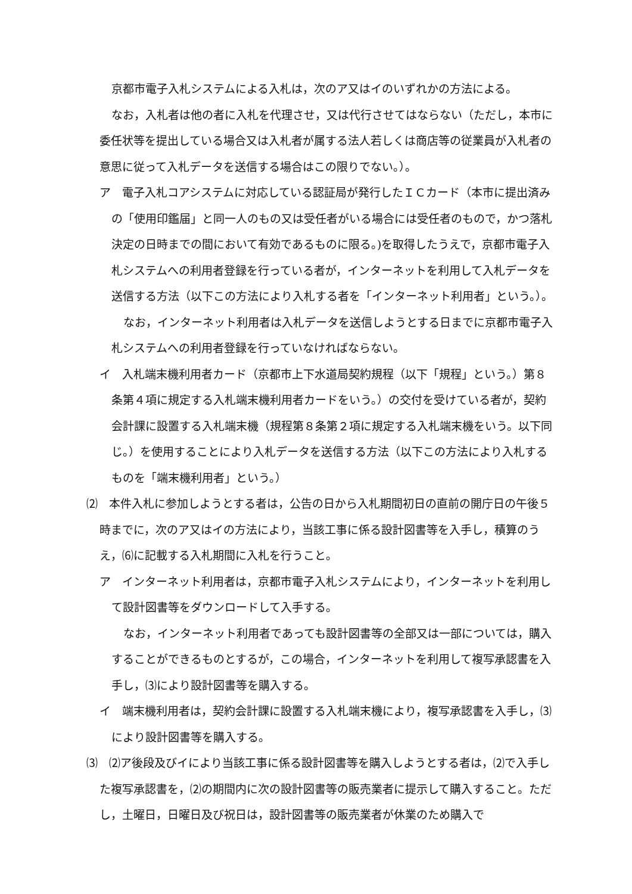京都市電子入札システムによる入札は，次のア又はイのいずれかの方法による。
なお，入札者は他の者に入札を代理させ，又は代行させてはならない（ただし，本市に委任状等を提出している場合又は入札者が属する法人若しくは商店等の従業員が入札者の意思に従って入札データを送信する場合はこの限りでない。）。
ア　電子入札コアシステムに対応している認証局が発行したＩＣカード（本市に提出済みの「使用印鑑届」と同一人のもの又は受任者がいる場合には受任者のもので，かつ落札決定の日時までの間において有効であるものに限る。)を取得したうえで，京都市電子入札システムへの利用者登録を行っている者が，インターネットを利用して入札データを送信する方法（以下この方法により入札する者を「インターネット利用者」という。）。
なお，インターネット利用者は入札データを送信しようとする日までに京都市電子入札システムへの利用者登録を行っていなければならない。
イ　入札端末機利用者カード（京都市上下水道局契約規程（以下「規程」という。）第８条第４項に規定する入札端末機利用者カードをいう。）の交付を受けている者が，契約会計課に設置する入札端末機（規程第８条第２項に規定する入札端末機をいう。以下同じ。）を使用することにより入札データを送信する方法（以下この方法により入札するものを「端末機利用者」という。）
⑵　本件入札に参加しようとする者は，公告の日から入札期間初日の直前の開庁日の午後５時までに，次のア又はイの方法により，当該工事に係る設計図書等を入手し，積算のうえ，⑹に記載する入札期間に入札を行うこと。
ア　インターネット利用者は，京都市電子入札システムにより，インターネットを利用して設計図書等をダウンロードして入手する。
なお，インターネット利用者であっても設計図書等の全部又は一部については，購入することができるものとするが，この場合，インターネットを利用して複写承認書を入手し，⑶により設計図書等を購入する。
イ　端末機利用者は，契約会計課に設置する入札端末機により，複写承認書を入手し，⑶により設計図書等を購入する。
⑶　⑵ア後段及びイにより当該工事に係る設計図書等を購入しようとする者は，⑵で入手した複写承認書を，⑵の期間内に次の設計図書等の販売業者に提示して購入すること。ただし，土曜日，日曜日及び祝日は，設計図書等の販売業者が休業のため購入で